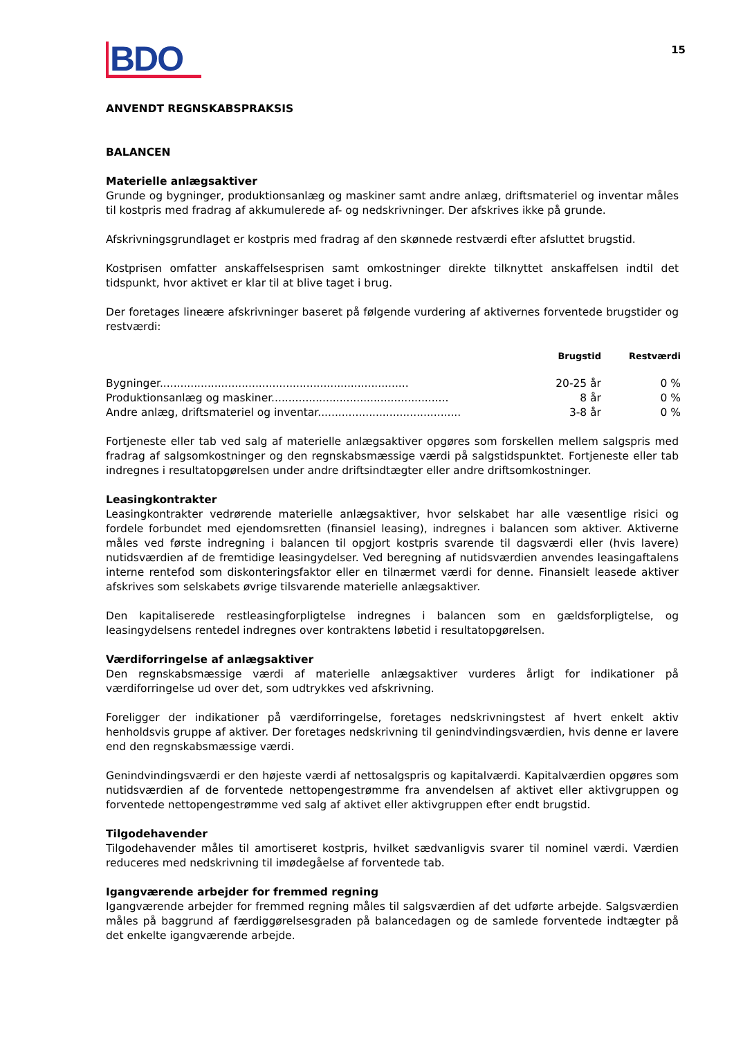15
BDO
ANVENDT REGNSKABSPRAKSIS
BALANCEN
Materielle anlægsaktiver
Grunde og bygninger, produktionsanlæg og maskiner samt andre anlæg, driftsmateriel og inventar måles til kostpris med fradrag af akkumulerede af- og nedskrivninger. Der afskrives ikke på grunde.
Afskrivningsgrundlaget er kostpris med fradrag af den skønnede restværdi efter afsluttet brugstid.
Kostprisen omfatter anskaffelsesprisen samt omkostninger direkte tilknyttet anskaffelsen indtil det tidspunkt, hvor aktivet er klar til at blive taget i brug.
Der foretages lineære afskrivninger baseret på følgende vurdering af aktivernes forventede brugstider og restværdi:
| | Brugstid | Restværdi |
| --- | --- | --- |
| Bygninger......................................................................... | 20-25 år | 0 % |
| Produktionsanlæg og maskiner.................................................... | 8 år | 0 % |
| Andre anlæg, driftsmateriel og inventar.......................................... | 3-8 år | 0 % |
Fortjeneste eller tab ved salg af materielle anlægsaktiver opgøres som forskellen mellem salgspris med fradrag af salgsomkostninger og den regnskabsmæssige værdi på salgstidspunktet. Fortjeneste eller tab indregnes i resultatopgørelsen under andre driftsindtægter eller andre driftsomkostninger.
Leasingkontrakter
Leasingkontrakter vedrørende materielle anlægsaktiver, hvor selskabet har alle væsentlige risici og fordele forbundet med ejendomsretten (finansiel leasing), indregnes i balancen som aktiver. Aktiverne måles ved første indregning i balancen til opgjort kostpris svarende til dagsværdi eller (hvis lavere) nutidsværdien af de fremtidige leasingydelser. Ved beregning af nutidsværdien anvendes leasingaftalens interne rentefod som diskonteringsfaktor eller en tilnærmet værdi for denne. Finansielt leasede aktiver afskrives som selskabets øvrige tilsvarende materielle anlægsaktiver.
Den kapitaliserede restleasingforpligtelse indregnes i balancen som en gældsforpligtelse, og leasingydelsens rentedel indregnes over kontraktens løbetid i resultatopgørelsen.
Værdiforringelse af anlægsaktiver
Den regnskabsmæssige værdi af materielle anlægsaktiver vurderes årligt for indikationer på værdiforringelse ud over det, som udtrykkes ved afskrivning.
Foreligger der indikationer på værdiforringelse, foretages nedskrivningstest af hvert enkelt aktiv henholdsvis gruppe af aktiver. Der foretages nedskrivning til genindvindingsværdien, hvis denne er lavere end den regnskabsmæssige værdi.
Genindvindingsværdi er den højeste værdi af nettosalgspris og kapitalværdi. Kapitalværdien opgøres som nutidsværdien af de forventede nettopengestrømme fra anvendelsen af aktivet eller aktivgruppen og forventede nettopengestrømme ved salg af aktivet eller aktivgruppen efter endt brugstid.
Tilgodehavender
Tilgodehavender måles til amortiseret kostpris, hvilket sædvanligvis svarer til nominel værdi. Værdien reduceres med nedskrivning til imødegåelse af forventede tab.
Igangværende arbejder for fremmed regning
Igangværende arbejder for fremmed regning måles til salgsværdien af det udførte arbejde. Salgsværdien måles på baggrund af færdiggørelsesgraden på balancedagen og de samlede forventede indtægter på det enkelte igangværende arbejde.